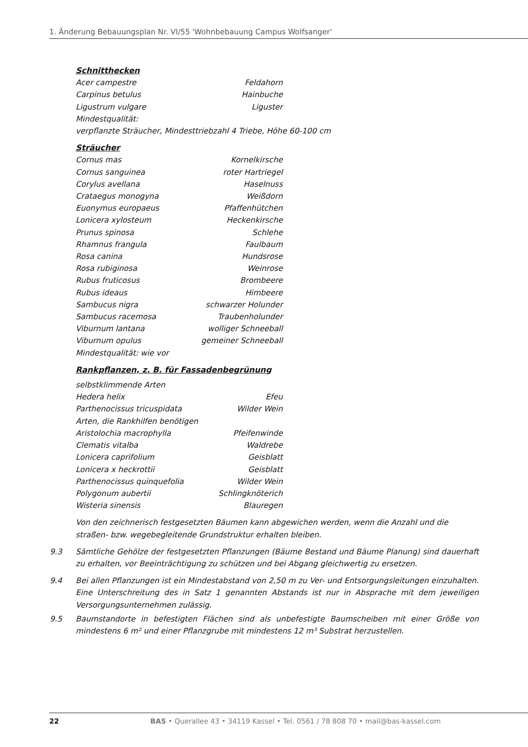1. Änderung Bebauungsplan Nr. VI/55 'Wohnbebauung Campus Wolfsanger'
Schnitthecken
Acer campestre Feldahorn
Carpinus betulus Hainbuche
Ligustrum vulgare Liguster
Mindestqualität:
verpflanzte Sträucher, Mindesttriebzahl 4 Triebe, Höhe 60-100 cm
Sträucher
Cornus mas Kornelkirsche
Cornus sanguinea roter Hartriegel
Corylus avellana Haselnuss
Crataegus monogyna Weißdorn
Euonymus europaeus Pfaffenhütchen
Lonicera xylosteum Heckenkirsche
Prunus spinosa Schlehe
Rhamnus frangula Faulbaum
Rosa canina Hundsrose
Rosa rubiginosa Weinrose
Rubus fruticosus Brombeere
Rubus ideaus Himbeere
Sambucus nigra schwarzer Holunder
Sambucus racemosa Traubenholunder
Viburnum lantana wolliger Schneeball
Viburnum opulus gemeiner Schneeball
Mindestqualität: wie vor
Rankpflanzen, z. B. für Fassadenbegrünung
selbstklimmende Arten
Hedera helix Efeu
Parthenocissus tricuspidata Wilder Wein
Arten, die Rankhilfen benötigen
Aristolochia macrophylla Pfeifenwinde
Clematis vitalba Waldrebe
Lonicera caprifolium Geisblatt
Lonicera x heckrottii Geisblatt
Parthenocissus quinquefolia Wilder Wein
Polygonum aubertii Schlingknöterich
Wisteria sinensis Blauregen
Von den zeichnerisch festgesetzten Bäumen kann abgewichen werden, wenn die Anzahl und die straßen- bzw. wegebegleitende Grundstruktur erhalten bleiben.
9.3 Sämtliche Gehölze der festgesetzten Pflanzungen (Bäume Bestand und Bäume Planung) sind dauerhaft zu erhalten, vor Beeinträchtigung zu schützen und bei Abgang gleichwertig zu ersetzen.
9.4 Bei allen Pflanzungen ist ein Mindestabstand von 2,50 m zu Ver- und Entsorgungsleitungen einzuhalten. Eine Unterschreitung des in Satz 1 genannten Abstands ist nur in Absprache mit dem jeweiligen Versorgungsunternehmen zulässig.
9.5 Baumstandorte in befestigten Flächen sind als unbefestigte Baumscheiben mit einer Größe von mindestens 6 m² und einer Pflanzgrube mit mindestens 12 m³ Substrat herzustellen.
22 BAS • Querallee 43 • 34119 Kassel • Tel. 0561 / 78 808 70 • mail@bas-kassel.com